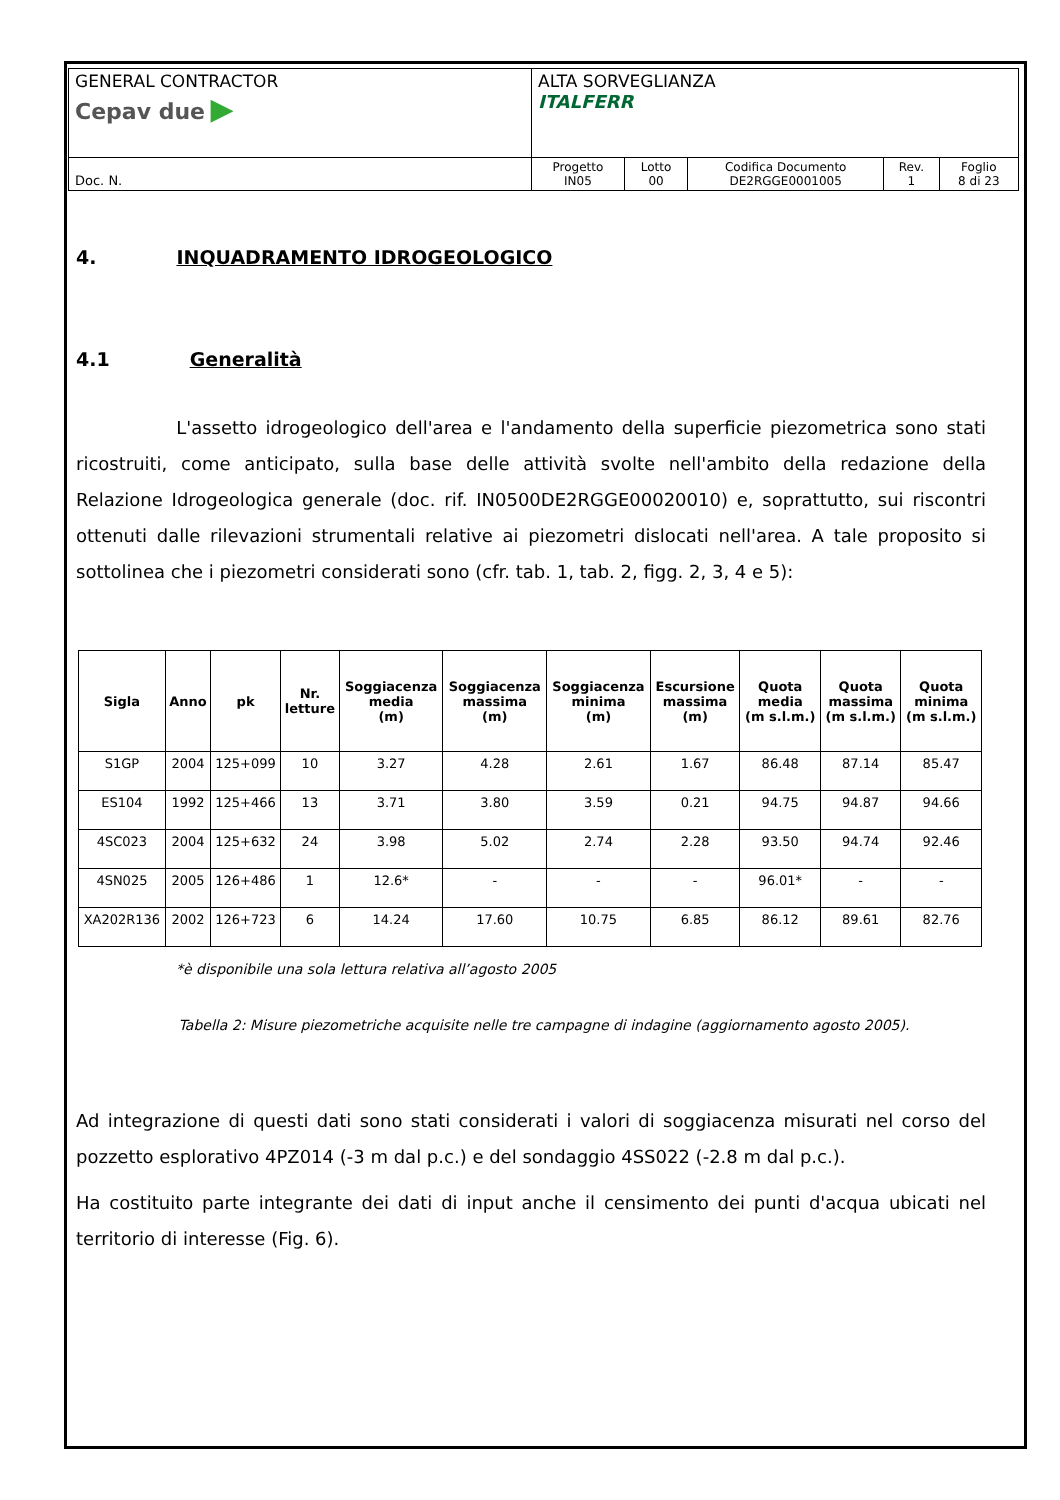| GENERAL CONTRACTOR Cepav due ▶ | ALTA SORVEGLIANZA ITALFERR | | | | |
| Doc. N. | Progetto IN05 | Lotto 00 | Codifica Documento DE2RGGE0001005 | Rev. 1 | Foglio 8 di 23 |
4. INQUADRAMENTO IDROGEOLOGICO
4.1 Generalità
L'assetto idrogeologico dell'area e l'andamento della superficie piezometrica sono stati ricostruiti, come anticipato, sulla base delle attività svolte nell'ambito della redazione della Relazione Idrogeologica generale (doc. rif. IN0500DE2RGGE00020010) e, soprattutto, sui riscontri ottenuti dalle rilevazioni strumentali relative ai piezometri dislocati nell'area. A tale proposito si sottolinea che i piezometri considerati sono (cfr. tab. 1, tab. 2, figg. 2, 3, 4 e 5):
| Sigla | Anno | pk | Nr. letture | Soggiacenza media (m) | Soggiacenza massima (m) | Soggiacenza minima (m) | Escursione massima (m) | Quota media (m s.l.m.) | Quota massima (m s.l.m.) | Quota minima (m s.l.m.) |
| --- | --- | --- | --- | --- | --- | --- | --- | --- | --- | --- |
| S1GP | 2004 | 125+099 | 10 | 3.27 | 4.28 | 2.61 | 1.67 | 86.48 | 87.14 | 85.47 |
| ES104 | 1992 | 125+466 | 13 | 3.71 | 3.80 | 3.59 | 0.21 | 94.75 | 94.87 | 94.66 |
| 4SC023 | 2004 | 125+632 | 24 | 3.98 | 5.02 | 2.74 | 2.28 | 93.50 | 94.74 | 92.46 |
| 4SN025 | 2005 | 126+486 | 1 | 12.6* | - | - | - | 96.01* | - | - |
| XA202R136 | 2002 | 126+723 | 6 | 14.24 | 17.60 | 10.75 | 6.85 | 86.12 | 89.61 | 82.76 |
*è disponibile una sola lettura relativa all’agosto 2005
Tabella 2: Misure piezometriche acquisite nelle tre campagne di indagine (aggiornamento agosto 2005).
Ad integrazione di questi dati sono stati considerati i valori di soggiacenza misurati nel corso del pozzetto esplorativo 4PZ014 (-3 m dal p.c.) e del sondaggio 4SS022 (-2.8 m dal p.c.).
Ha costituito parte integrante dei dati di input anche il censimento dei punti d'acqua ubicati nel territorio di interesse (Fig. 6).